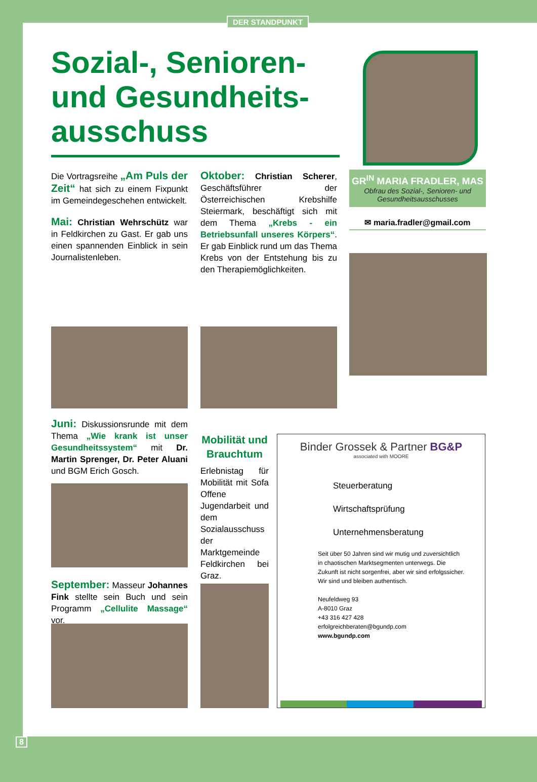DER STANDPUNKT
Sozial-, Senioren- und Gesundheits-ausschuss
GR<sup>IN</sup> MARIA FRADLER, MAS
Obfrau des Sozial-, Senioren- und Gesundheitsausschusses
✉ maria.fradler@gmail.com
Die Vortragsreihe „Am Puls der Zeit“ hat sich zu einem Fixpunkt im Gemeindegeschehen entwickelt.
Mai: Christian Wehrschütz war in Feldkirchen zu Gast. Er gab uns einen spannenden Einblick in sein Journalistenleben.
Oktober: Christian Scherer, Geschäftsführer der Österreichischen Krebshilfe Steiermark, beschäftigt sich mit dem Thema „Krebs - ein Betriebsunfall unseres Körpers“. Er gab Einblick rund um das Thema Krebs von der Entstehung bis zu den Therapiemöglichkeiten.
Juni: Diskussionsrunde mit dem Thema „Wie krank ist unser Gesundheitssystem“ mit Dr. Martin Sprenger, Dr. Peter Aluani und BGM Erich Gosch.
September: Masseur Johannes Fink stellte sein Buch und sein Programm „Cellulite Massage“ vor.
Mobilität und Brauchtum
Erlebnistag für Mobilität mit Sofa Offene Jugendarbeit und dem Sozialausschuss der Marktgemeinde Feldkirchen bei Graz.
Binder Grossek & Partner BG&P
associated with MOORE
Steuerberatung
Wirtschaftsprüfung
Unternehmensberatung
Seit über 50 Jahren sind wir mutig und zuversichtlich in chaotischen Marktsegmenten unterwegs. Die Zukunft ist nicht sorgenfrei, aber wir sind erfolgssicher. Wir sind und bleiben authentisch.
Neufeldweg 93
A-8010 Graz
+43 316 427 428
erfolgreichberaten@bgundp.com
www.bgundp.com
8